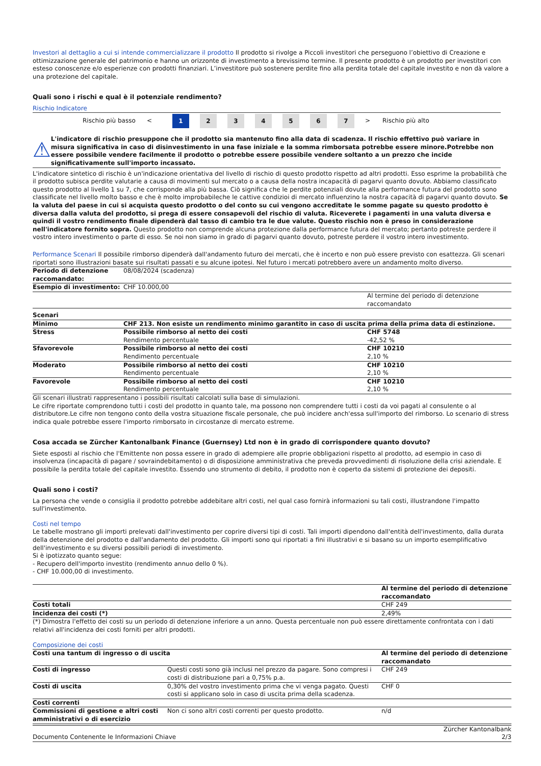Investori al dettaglio a cui si intende commercializzare il prodotto Il prodotto si rivolge a Piccoli investitori che perseguono l’obiettivo di Creazione e ottimizzazione generale del patrimonio e hanno un orizzonte di investimento a brevissimo termine. Il presente prodotto è un prodotto per investitori con esteso conoscenze e/o esperienze con prodotti finanziari. L’investitore può sostenere perdite fino alla perdita totale del capitale investito e non dà valore a una protezione del capitale.
Quali sono i rischi e qual è il potenziale rendimento?
Rischio Indicatore
Rischio più basso < 1 234567 > Rischio più alto
⚠
L'indicatore di rischio presuppone che il prodotto sia mantenuto fino alla data di scadenza. Il rischio effettivo può variare in misura significativa in caso di disinvestimento in una fase iniziale e la somma rimborsata potrebbe essere minore.Potrebbe non essere possibile vendere facilmente il prodotto o potrebbe essere possibile vendere soltanto a un prezzo che incide significativamente sull'importo incassato.
L'indicatore sintetico di rischio è un'indicazione orientativa del livello di rischio di questo prodotto rispetto ad altri prodotti. Esso esprime la probabilità che il prodotto subisca perdite valutarie a causa di movimenti sul mercato o a causa della nostra incapacità di pagarvi quanto dovuto. Abbiamo classificato questo prodotto al livello 1 su 7, che corrisponde alla più bassa. Ciò significa che le perdite potenziali dovute alla performance futura del prodotto sono classificate nel livello molto basso e che è molto improbabileche le cattive condizioi di mercato influenzino la nostra capacità di pagarvi quanto dovuto. Se la valuta del paese in cui si acquista questo prodotto o del conto su cui vengono accreditate le somme pagate su questo prodotto è diversa dalla valuta del prodotto, si prega di essere consapevoli del rischio di valuta. Riceverete i pagamenti in una valuta diversa e quindi il vostro rendimento finale dipenderà dal tasso di cambio tra le due valute. Questo rischio non è preso in considerazione nell'indicatore fornito sopra. Questo prodotto non comprende alcuna protezione dalla performance futura del mercato; pertanto potreste perdere il vostro intero investimento o parte di esso. Se noi non siamo in grado di pagarvi quanto dovuto, potreste perdere il vostro intero investimento.
Performance Scenari Il possibile rimborso dipenderà dall'andamento futuro dei mercati, che è incerto e non può essere previsto con esattezza. Gli scenari riportati sono illustrazioni basate sui risultati passati e su alcune ipotesi. Nel futuro i mercati potrebbero avere un andamento molto diverso.
| Periodo di detenzione raccomandato: | 08/08/2024 (scadenza) | |
| Esempio di investimento: | CHF 10.000,00 | |
| | | Al termine del periodo di detenzione raccomandato |
| Scenari | | |
| Minimo | CHF 213. Non esiste un rendimento minimo garantito in caso di uscita prima della prima data di estinzione. | |
| Stress | Possibile rimborso al netto dei costi Rendimento percentuale | CHF 5748 -42,52 % |
| Sfavorevole | Possibile rimborso al netto dei costi Rendimento percentuale | CHF 10210 2,10 % |
| Moderato | Possibile rimborso al netto dei costi Rendimento percentuale | CHF 10210 2,10 % |
| Favorevole | Possibile rimborso al netto dei costi Rendimento percentuale | CHF 10210 2,10 % |
Gli scenari illustrati rappresentano i possibili risultati calcolati sulla base di simulazioni.
Le cifre riportate comprendono tutti i costi del prodotto in quanto tale, ma possono non comprendere tutti i costi da voi pagati al consulente o al distributore.Le cifre non tengono conto della vostra situazione fiscale personale, che può incidere anch'essa sull'importo del rimborso. Lo scenario di stress indica quale potrebbe essere l'importo rimborsato in circostanze di mercato estreme.
Cosa accada se Zürcher Kantonalbank Finance (Guernsey) Ltd non è in grado di corrispondere quanto dovuto?
Siete esposti al rischio che l'Emittente non possa essere in grado di adempiere alle proprie obbligazioni rispetto al prodotto, ad esempio in caso di insolvenza (incapacità di pagare / sovraindebitamento) o di disposizione amministrativa che preveda provvedimenti di risoluzione della crisi aziendale. E possibile la perdita totale del capitale investito. Essendo uno strumento di debito, il prodotto non è coperto da sistemi di protezione dei depositi.
Quali sono i costi?
La persona che vende o consiglia il prodotto potrebbe addebitare altri costi, nel qual caso fornirà informazioni su tali costi, illustrandone l'impatto sull'investimento.
Costi nel tempo
Le tabelle mostrano gli importi prelevati dall'investimento per coprire diversi tipi di costi. Tali importi dipendono dall'entità dell'investimento, dalla durata della detenzione del prodotto e dall'andamento del prodotto. Gli importi sono qui riportati a fini illustrativi e si basano su un importo esemplificativo dell'investimento e su diversi possibili periodi di investimento.
Si è ipotizzato quanto segue:
- Recupero dell'importo investito (rendimento annuo dello 0 %).
- CHF 10.000,00 di investimento.
| | Al termine del periodo di detenzione raccomandato |
| Costi totali | CHF 249 |
| Incidenza dei costi (*) | 2,49% |
(*) Dimostra l'effetto dei costi su un periodo di detenzione inferiore a un anno. Questa percentuale non può essere direttamente confrontata con i dati relativi all'incidenza dei costi forniti per altri prodotti.
Composizione dei costi
| Costi una tantum di ingresso o di uscita | | Al termine del periodo di detenzione raccomandato |
| Costi di ingresso | Questi costi sono già inclusi nel prezzo da pagare. Sono compresi i costi di distribuzione pari a 0,75% p.a. | CHF 249 |
| Costi di uscita | 0,30% del vostro investimento prima che vi venga pagato. Questi costi si applicano solo in caso di uscita prima della scadenza. | CHF 0 |
| Costi correnti | | |
| Commissioni di gestione e altri costi amministrativi o di esercizio | Non ci sono altri costi correnti per questo prodotto. | n/d |
Documento Contenente le Informazioni Chiave Zürcher Kantonalbank
2/3